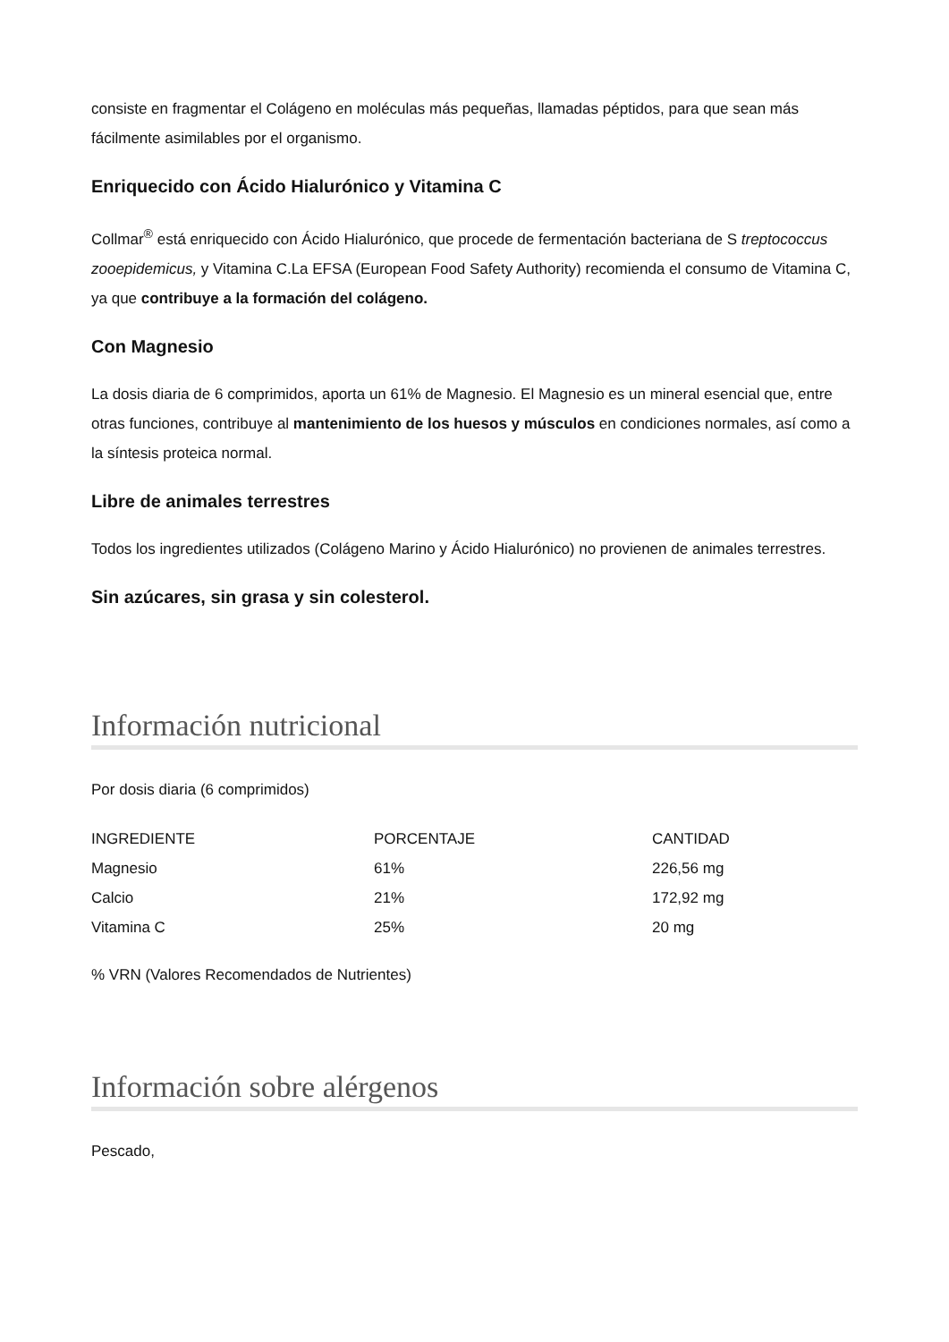consiste en fragmentar el Colágeno en moléculas más pequeñas, llamadas péptidos, para que sean más fácilmente asimilables por el organismo.
Enriquecido con Ácido Hialurónico y Vitamina C
Collmar<sup>®</sup> está enriquecido con Ácido Hialurónico, que procede de fermentación bacteriana de S treptococcus zooepidemicus, y Vitamina C.La EFSA (European Food Safety Authority) recomienda el consumo de Vitamina C, ya que contribuye a la formación del colágeno.
Con Magnesio
La dosis diaria de 6 comprimidos, aporta un 61% de Magnesio. El Magnesio es un mineral esencial que, entre otras funciones, contribuye al mantenimiento de los huesos y músculos en condiciones normales, así como a la síntesis proteica normal.
Libre de animales terrestres
Todos los ingredientes utilizados (Colágeno Marino y Ácido Hialurónico) no provienen de animales terrestres.
Sin azúcares, sin grasa y sin colesterol.
Información nutricional
Por dosis diaria (6 comprimidos)
| INGREDIENTE | PORCENTAJE | CANTIDAD |
| --- | --- | --- |
| Magnesio | 61% | 226,56 mg |
| Calcio | 21% | 172,92 mg |
| Vitamina C | 25% | 20 mg |
% VRN (Valores Recomendados de Nutrientes)
Información sobre alérgenos
Pescado,